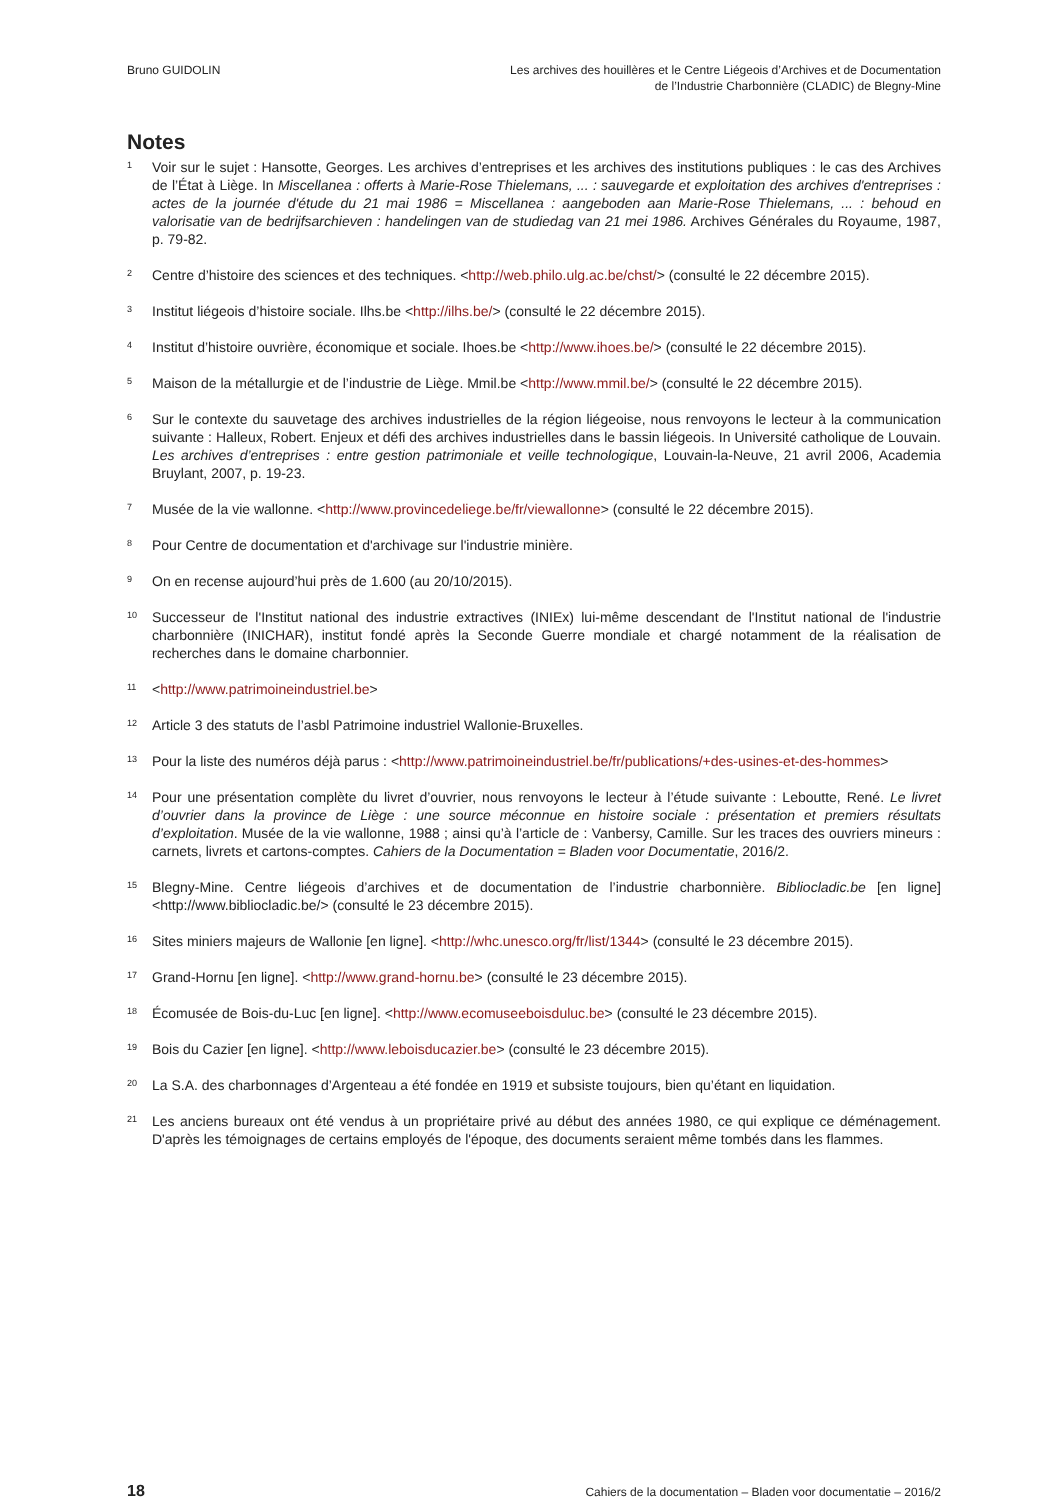Bruno GUIDOLIN Les archives des houillères et le Centre Liégeois d’Archives et de Documentation
de l’Industrie Charbonnière (CLADIC) de Blegny-Mine
Notes
<sup>1</sup>
Voir sur le sujet : Hansotte, Georges. Les archives d’entreprises et les archives des institutions publiques : le cas des Archives de l’État à Liège. In Miscellanea : offerts à Marie-Rose Thielemans, ... : sauvegarde et exploitation des archives d'entreprises : actes de la journée d'étude du 21 mai 1986 = Miscellanea : aangeboden aan Marie-Rose Thielemans, ... : behoud en valorisatie van de bedrijfsarchieven : handelingen van de studiedag van 21 mei 1986. Archives Générales du Royaume, 1987, p. 79-82.
<sup>2</sup>
Centre d’histoire des sciences et des techniques. <http://web.philo.ulg.ac.be/chst/> (consulté le 22 décembre 2015).
<sup>3</sup>
Institut liégeois d’histoire sociale. Ilhs.be <http://ilhs.be/> (consulté le 22 décembre 2015).
<sup>4</sup>
Institut d’histoire ouvrière, économique et sociale. Ihoes.be <http://www.ihoes.be/> (consulté le 22 décembre 2015).
<sup>5</sup>
Maison de la métallurgie et de l’industrie de Liège. Mmil.be <http://www.mmil.be/> (consulté le 22 décembre 2015).
<sup>6</sup>
Sur le contexte du sauvetage des archives industrielles de la région liégeoise, nous renvoyons le lecteur à la communication suivante : Halleux, Robert. Enjeux et défi des archives industrielles dans le bassin liégeois. In Université catholique de Louvain. Les archives d’entreprises : entre gestion patrimoniale et veille technologique, Louvain-la-Neuve, 21 avril 2006, Academia Bruylant, 2007, p. 19-23.
<sup>7</sup>
Musée de la vie wallonne. <http://www.provincedeliege.be/fr/viewallonne> (consulté le 22 décembre 2015).
<sup>8</sup>
Pour Centre de documentation et d'archivage sur l'industrie minière.
<sup>9</sup>
On en recense aujourd’hui près de 1.600 (au 20/10/2015).
<sup>10</sup>
Successeur de l'Institut national des industrie extractives (INIEx) lui-même descendant de l'Institut national de l'industrie charbonnière (INICHAR), institut fondé après la Seconde Guerre mondiale et chargé notamment de la réalisation de recherches dans le domaine charbonnier.
<sup>11</sup>
<http://www.patrimoineindustriel.be>
<sup>12</sup>
Article 3 des statuts de l’asbl Patrimoine industriel Wallonie-Bruxelles.
<sup>13</sup>
Pour la liste des numéros déjà parus : <http://www.patrimoineindustriel.be/fr/publications/+des-usines-et-des-hommes>
<sup>14</sup>
Pour une présentation complète du livret d’ouvrier, nous renvoyons le lecteur à l’étude suivante : Leboutte, René. Le livret d’ouvrier dans la province de Liège : une source méconnue en histoire sociale : présentation et premiers résultats d’exploitation. Musée de la vie wallonne, 1988 ; ainsi qu’à l’article de : Vanbersy, Camille. Sur les traces des ouvriers mineurs : carnets, livrets et cartons-comptes. Cahiers de la Documentation = Bladen voor Documentatie, 2016/2.
<sup>15</sup>
Blegny-Mine. Centre liégeois d’archives et de documentation de l’industrie charbonnière. Bibliocladic.be [en ligne] <http://www.bibliocladic.be/> (consulté le 23 décembre 2015).
<sup>16</sup>
Sites miniers majeurs de Wallonie [en ligne]. <http://whc.unesco.org/fr/list/1344> (consulté le 23 décembre 2015).
<sup>17</sup>
Grand-Hornu [en ligne]. <http://www.grand-hornu.be> (consulté le 23 décembre 2015).
<sup>18</sup>
Écomusée de Bois-du-Luc [en ligne]. <http://www.ecomuseeboisduluc.be> (consulté le 23 décembre 2015).
<sup>19</sup>
Bois du Cazier [en ligne]. <http://www.leboisducazier.be> (consulté le 23 décembre 2015).
<sup>20</sup>
La S.A. des charbonnages d’Argenteau a été fondée en 1919 et subsiste toujours, bien qu’étant en liquidation.
<sup>21</sup>
Les anciens bureaux ont été vendus à un propriétaire privé au début des années 1980, ce qui explique ce déménagement. D'après les témoignages de certains employés de l'époque, des documents seraient même tombés dans les flammes.
18 Cahiers de la documentation – Bladen voor documentatie – 2016/2